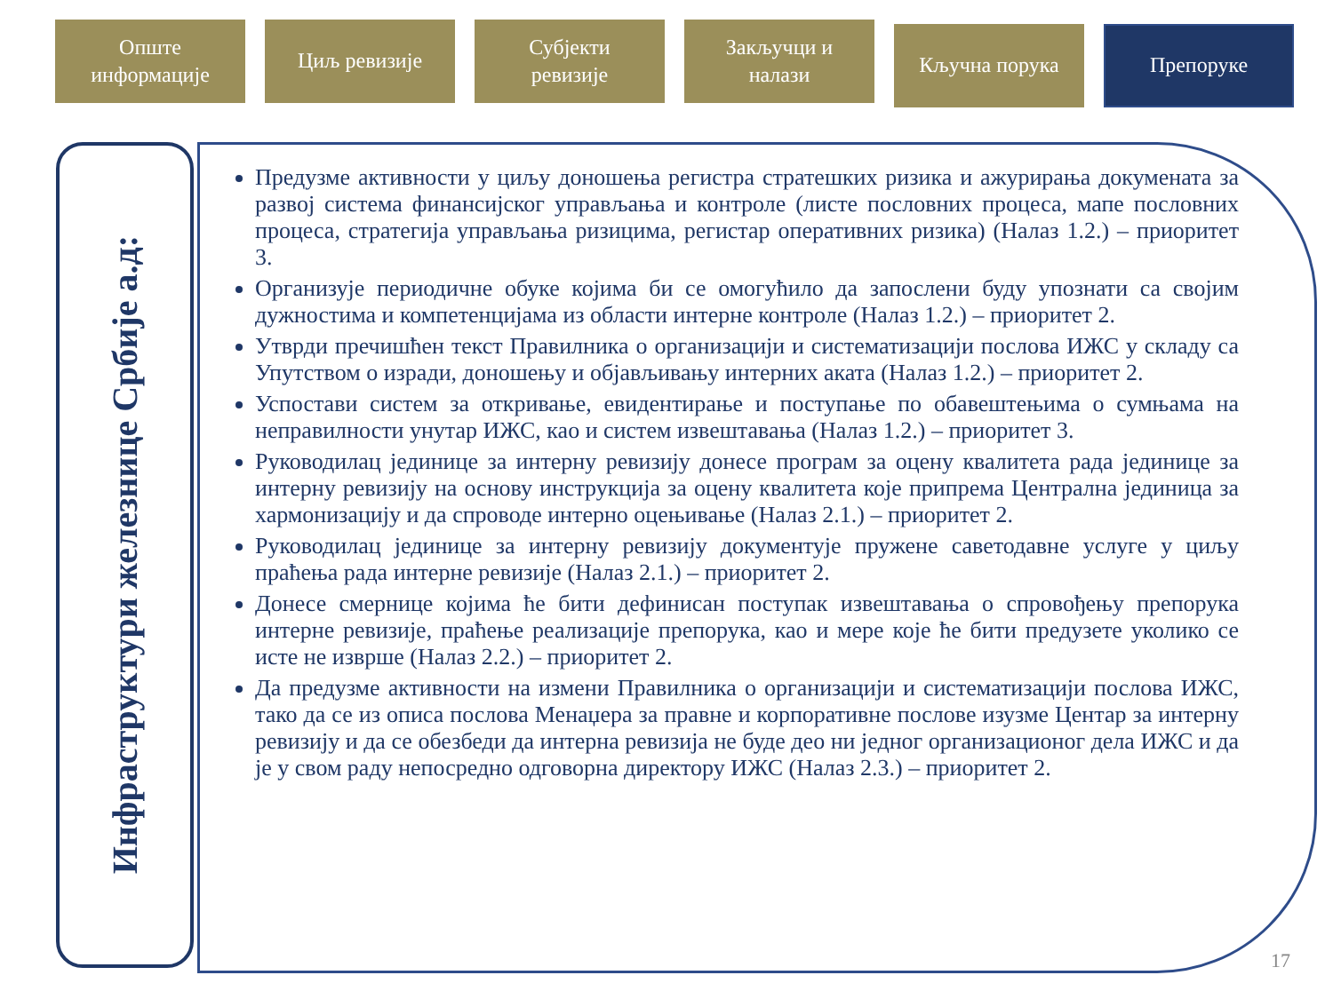Опште
информације
Циљ ревизије Субјекти
ревизије
Закључци и
налази
Кључна порука Препоруке
Инфраструктури железнице Србије а.д:
Предузме активности у циљу доношења регистра стратешких ризика и ажурирања докумената за развој система финансијског управљања и контроле (листе пословних процеса, мапе пословних процеса, стратегија управљања ризицима, регистар оперативних ризика) (Налаз 1.2.) – приоритет 3.
Организује периодичне обуке којима би се омогућило да запослени буду упознати са својим дужностима и компетенцијама из области интерне контроле (Налаз 1.2.) – приоритет 2.
Утврди пречишћен текст Правилника о организацији и систематизацији послова ИЖС у складу са Упутством о изради, доношењу и објављивању интерних аката (Налаз 1.2.) – приоритет 2.
Успостави систем за откривање, евидентирање и поступање по обавештењима о сумњама на неправилности унутар ИЖС, као и систем извештавања (Налаз 1.2.) – приоритет 3.
Руководилац јединице за интерну ревизију донесе програм за оцену квалитета рада јединице за интерну ревизију на основу инструкција за оцену квалитета које припрема Централна јединица за хармонизацију и да спроводе интерно оцењивање (Налаз 2.1.) – приоритет 2.
Руководилац јединице за интерну ревизију документује пружене саветодавне услуге у циљу праћења рада интерне ревизије (Налаз 2.1.) – приоритет 2.
Донесе смернице којима ће бити дефинисан поступак извештавања о спровођењу препорука интерне ревизије, праћење реализације препорука, као и мере које ће бити предузете уколико се исте не изврше (Налаз 2.2.) – приоритет 2.
Да предузме активности на измени Правилника о организацији и систематизацији послова ИЖС, тако да се из описа послова Менаџера за правне и корпоративне послове изузме Центар за интерну ревизију и да се обезбеди да интерна ревизија не буде део ни једног организационог дела ИЖС и да је у свом раду непосредно одговорна директору ИЖС (Налаз 2.3.) – приоритет 2.
17